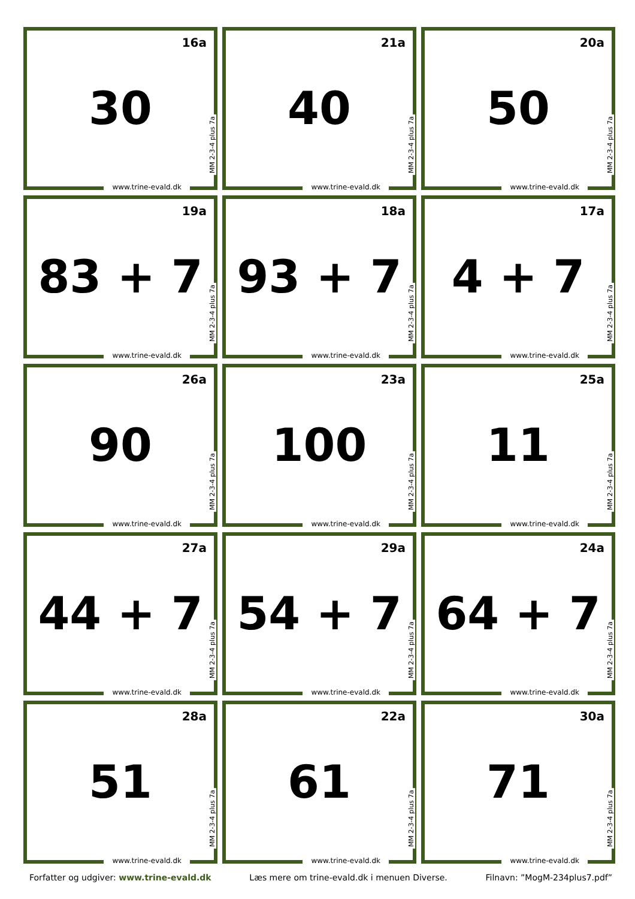16a
30
MM 2-3-4 plus 7a
www.trine-evald.dk
21a
40
MM 2-3-4 plus 7a
www.trine-evald.dk
20a
50
MM 2-3-4 plus 7a
www.trine-evald.dk
19a
83 + 7
MM 2-3-4 plus 7a
www.trine-evald.dk
18a
93 + 7
MM 2-3-4 plus 7a
www.trine-evald.dk
17a
4 + 7
MM 2-3-4 plus 7a
www.trine-evald.dk
26a
90
MM 2-3-4 plus 7a
www.trine-evald.dk
23a
100
MM 2-3-4 plus 7a
www.trine-evald.dk
25a
11
MM 2-3-4 plus 7a
www.trine-evald.dk
27a
44 + 7
MM 2-3-4 plus 7a
www.trine-evald.dk
29a
54 + 7
MM 2-3-4 plus 7a
www.trine-evald.dk
24a
64 + 7
MM 2-3-4 plus 7a
www.trine-evald.dk
28a
51
MM 2-3-4 plus 7a
www.trine-evald.dk
22a
61
MM 2-3-4 plus 7a
www.trine-evald.dk
30a
71
MM 2-3-4 plus 7a
www.trine-evald.dk
Forfatter og udgiver: www.trine-evald.dk Læs mere om trine-evald.dk i menuen Diverse. Filnavn: ”MogM-234plus7.pdf”